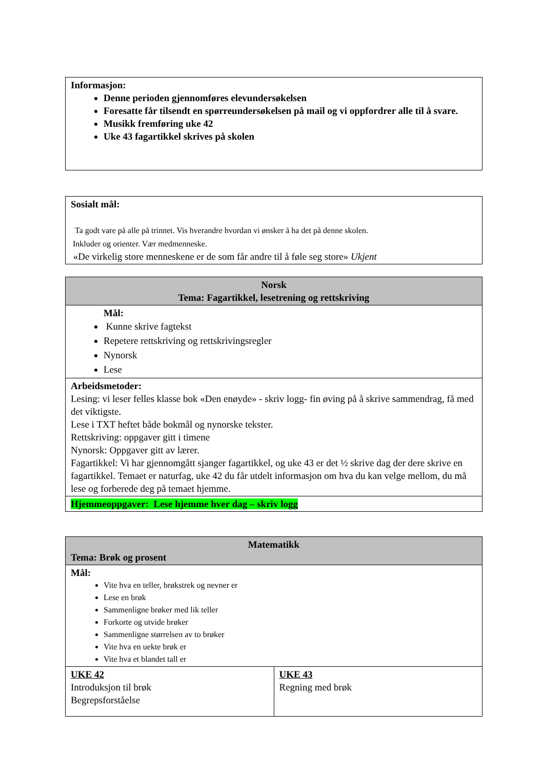| Informasjon: Denne perioden gjennomføres elevundersøkelsen Foresatte får tilsendt en spørreundersøkelsen på mail og vi oppfordrer alle til å svare. Musikk fremføring uke 42 Uke 43 fagartikkel skrives på skolen |
| Sosialt mål: Ta godt vare på alle på trinnet. Vis hverandre hvordan vi ønsker å ha det på denne skolen. Inkluder og orienter. Vær medmenneske. «De virkelig store menneskene er de som får andre til å føle seg store» Ukjent |
| Norsk Tema: Fagartikkel, lesetrening og rettskriving |
| Mål: Kunne skrive fagtekst Repetere rettskriving og rettskrivingsregler Nynorsk Lese |
| Arbeidsmetoder: Lesing: vi leser felles klasse bok «Den enøyde» - skriv logg- fin øving på å skrive sammendrag, få med det viktigste. Lese i TXT heftet både bokmål og nynorske tekster. Rettskriving: oppgaver gitt i timene Nynorsk: Oppgaver gitt av lærer. Fagartikkel: Vi har gjennomgått sjanger fagartikkel, og uke 43 er det ½ skrive dag der dere skrive en fagartikkel. Temaet er naturfag, uke 42 du får utdelt informasjon om hva du kan velge mellom, du må lese og forberede deg på temaet hjemme. |
| Hjemmeoppgaver: Lese hjemme hver dag – skriv logg |
| Matematikk Tema: Brøk og prosent | |
| Mål: Vite hva en teller, brøkstrek og nevner er Lese en brøk Sammenligne brøker med lik teller Forkorte og utvide brøker Sammenligne størrelsen av to brøker Vite hva en uekte brøk er Vite hva et blandet tall er | |
| UKE 42 Introduksjon til brøk Begrepsforståelse | UKE 43 Regning med brøk |